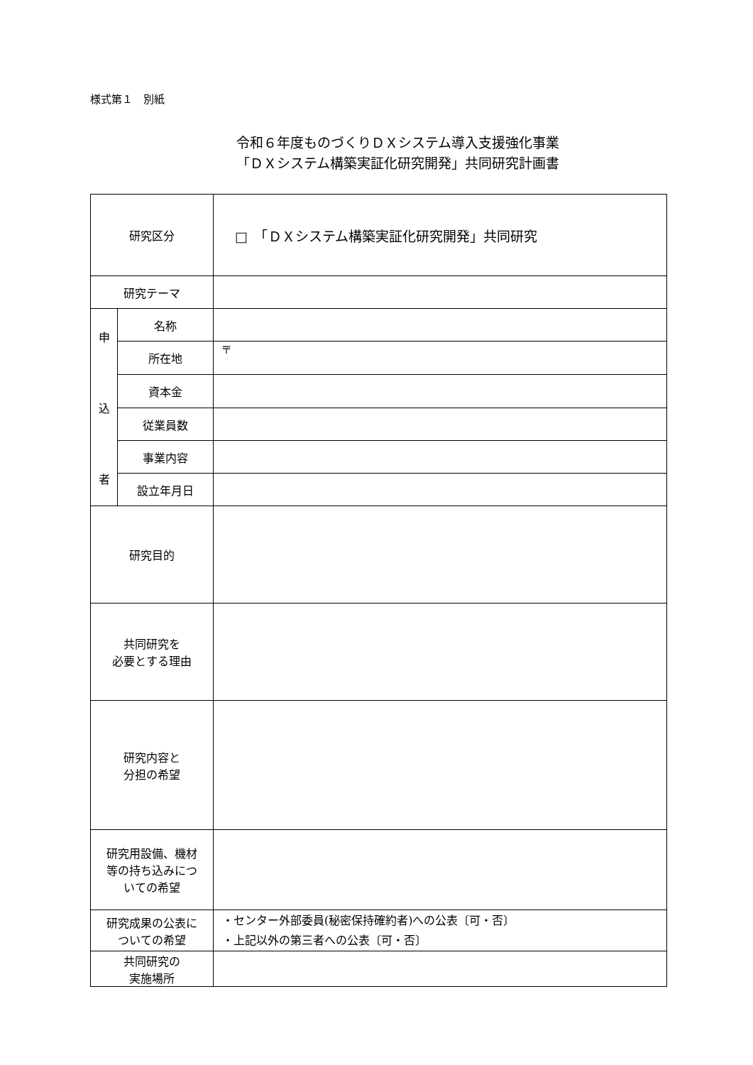様式第１　別紙
令和６年度ものづくりＤＸシステム導入支援強化事業
「ＤＸシステム構築実証化研究開発」共同研究計画書
| 研究区分 | | □ 「ＤＸシステム構築実証化研究開発」共同研究 |
| 研究テーマ | | |
| 申 込 者 | 名称 | |
| | 所在地 | 〒 |
| | 資本金 | |
| | 従業員数 | |
| | 事業内容 | |
| | 設立年月日 | |
| 研究目的 | | |
| 共同研究を 必要とする理由 | | |
| 研究内容と 分担の希望 | | |
| 研究用設備、機材 等の持ち込みにつ いての希望 | | |
| 研究成果の公表に ついての希望 | | ・センター外部委員(秘密保持確約者)への公表〔可・否〕 ・上記以外の第三者への公表〔可・否〕 |
| 共同研究の 実施場所 | | |